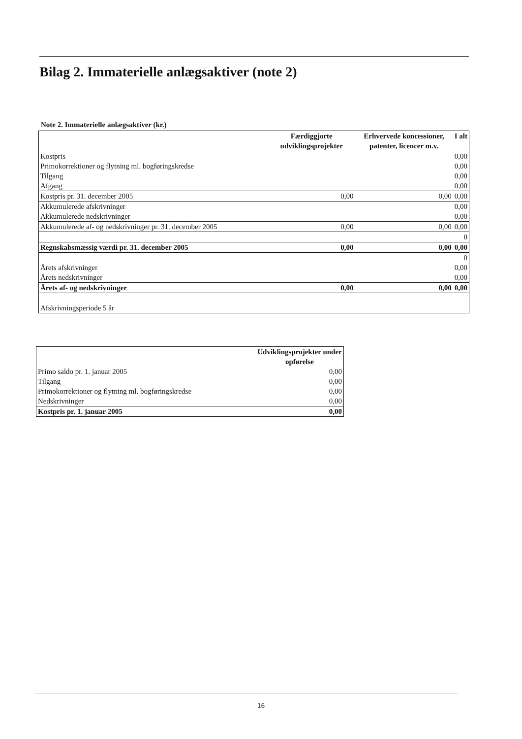Bilag 2. Immaterielle anlægsaktiver (note 2)
Note 2. Immaterielle anlægsaktiver (kr.)
| | Færdiggjorte udviklingsprojekter | Erhvervede koncessioner, patenter, licencer m.v. | I alt |
| --- | --- | --- | --- |
| Kostpris | | | 0,00 |
| Primokorrektioner og flytning ml. bogføringskredse | | | 0,00 |
| Tilgang | | | 0,00 |
| Afgang | | | 0,00 |
| Kostpris pr. 31. december 2005 | 0,00 | 0,00 | 0,00 |
| Akkumulerede afskrivninger | | | 0,00 |
| Akkumulerede nedskrivninger | | | 0,00 |
| Akkumulerede af- og nedskrivninger pr. 31. december 2005 | 0,00 | 0,00 | 0,00 |
| | | | 0 |
| Regnskabsmæssig værdi pr. 31. december 2005 | 0,00 | 0,00 | 0,00 |
| | | | 0 |
| Årets afskrivninger | | | 0,00 |
| Årets nedskrivninger | | | 0,00 |
| Årets af- og nedskrivninger | 0,00 | 0,00 | 0,00 |
| Afskrivningsperiode 5 år | | | |
| | Udviklingsprojekter under opførelse |
| --- | --- |
| Primo saldo pr. 1. januar 2005 | 0,00 |
| Tilgang | 0,00 |
| Primokorrektioner og flytning ml. bogføringskredse | 0,00 |
| Nedskrivninger | 0,00 |
| Kostpris pr. 1. januar 2005 | 0,00 |
16